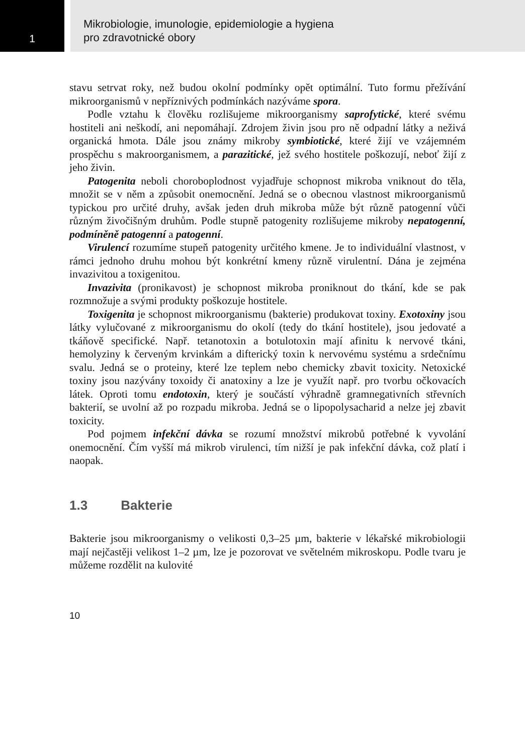1
Mikrobiologie, imunologie, epidemiologie a hygiena
pro zdravotnické obory
stavu setrvat roky, než budou okolní podmínky opět optimální. Tuto formu přežívání mikroorganismů v nepříznivých podmínkách nazýváme spora.
Podle vztahu k člověku rozlišujeme mikroorganismy saprofytické, které svému hostiteli ani neškodí, ani nepomáhají. Zdrojem živin jsou pro ně odpadní látky a neživá organická hmota. Dále jsou známy mikroby symbiotické, které žijí ve vzájemném prospěchu s makroorganismem, a parazitické, jež svého hostitele poškozují, neboť žijí z jeho živin.
Patogenita neboli choroboplodnost vyjadřuje schopnost mikroba vniknout do těla, množit se v něm a způsobit onemocnění. Jedná se o obecnou vlastnost mikroorganismů typickou pro určité druhy, avšak jeden druh mikroba může být různě patogenní vůči různým živočišným druhům. Podle stupně patogenity rozlišujeme mikroby nepatogenní, podmíněně patogenní a patogenní.
Virulencí rozumíme stupeň patogenity určitého kmene. Je to individuální vlastnost, v rámci jednoho druhu mohou být konkrétní kmeny různě virulentní. Dána je zejména invazivitou a toxigenitou.
Invazivita (pronikavost) je schopnost mikroba proniknout do tkání, kde se pak rozmnožuje a svými produkty poškozuje hostitele.
Toxigenita je schopnost mikroorganismu (bakterie) produkovat toxiny. Exotoxiny jsou látky vylučované z mikroorganismu do okolí (tedy do tkání hostitele), jsou jedovaté a tkáňově specifické. Např. tetanotoxin a botulotoxin mají afinitu k nervové tkáni, hemolyziny k červeným krvinkám a difterický toxin k nervovému systému a srdečnímu svalu. Jedná se o proteiny, které lze teplem nebo chemicky zbavit toxicity. Netoxické toxiny jsou nazývány toxoidy či anatoxiny a lze je využít např. pro tvorbu očkovacích látek. Oproti tomu endotoxin, který je součástí výhradně gramnegativních střevních bakterií, se uvolní až po rozpadu mikroba. Jedná se o lipopolysacharid a nelze jej zbavit toxicity.
Pod pojmem infekční dávka se rozumí množství mikrobů potřebné k vyvolání onemocnění. Čím vyšší má mikrob virulenci, tím nižší je pak infekční dávka, což platí i naopak.
1.3 Bakterie
Bakterie jsou mikroorganismy o velikosti 0,3–25 µm, bakterie v lékařské mikrobiologii mají nejčastěji velikost 1–2 µm, lze je pozorovat ve světelném mikroskopu. Podle tvaru je můžeme rozdělit na kulovité
10